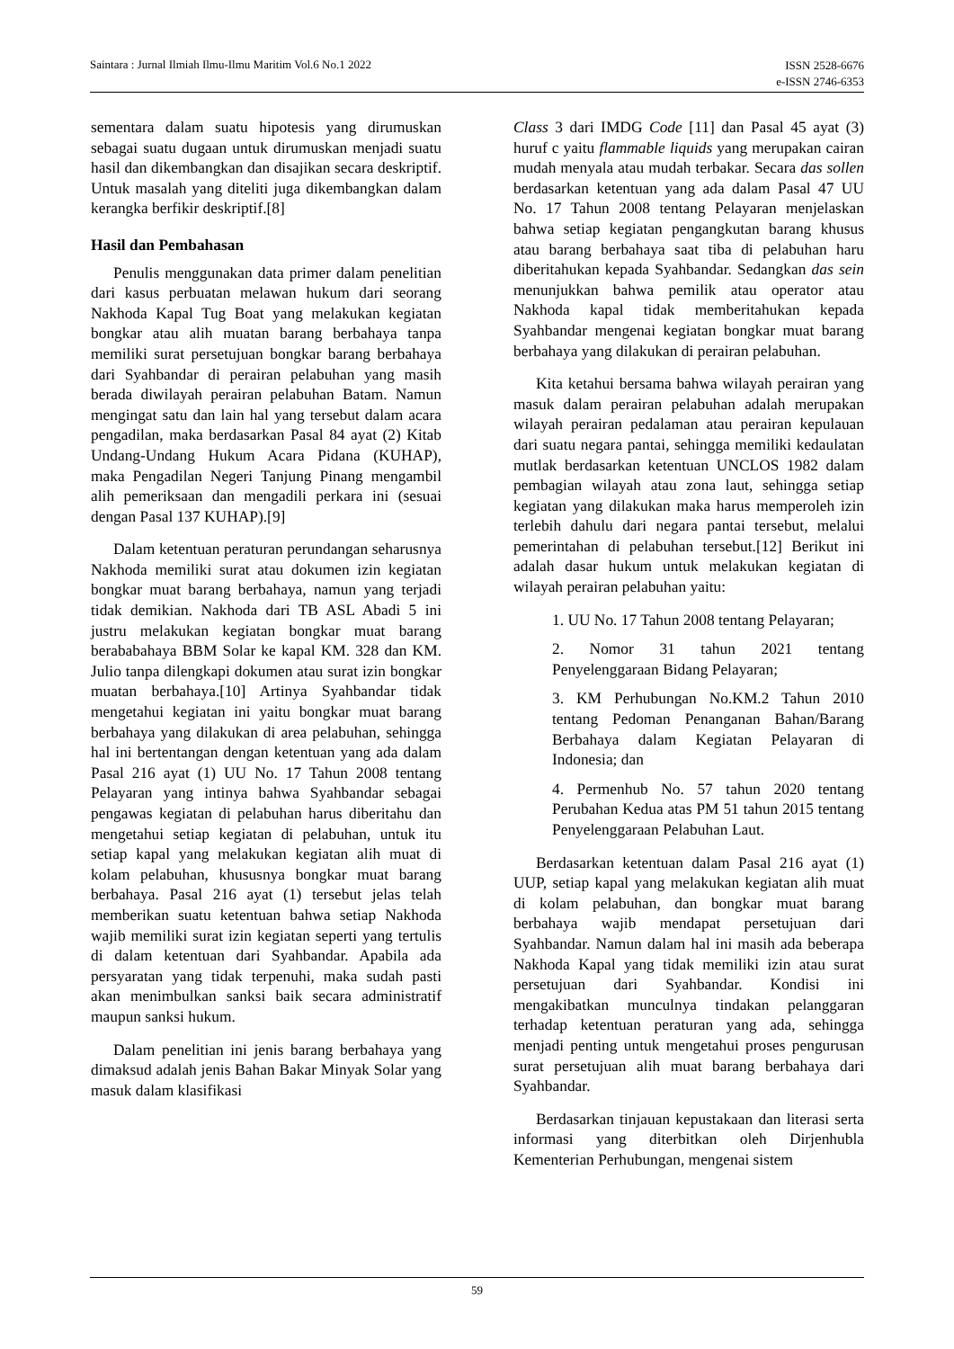Saintara : Jurnal Ilmiah Ilmu-Ilmu Maritim Vol.6 No.1 2022 ISSN 2528-6676
e-ISSN 2746-6353
sementara dalam suatu hipotesis yang dirumuskan sebagai suatu dugaan untuk dirumuskan menjadi suatu hasil dan dikembangkan dan disajikan secara deskriptif. Untuk masalah yang diteliti juga dikembangkan dalam kerangka berfikir deskriptif.[8]
Hasil dan Pembahasan
Penulis menggunakan data primer dalam penelitian dari kasus perbuatan melawan hukum dari seorang Nakhoda Kapal Tug Boat yang melakukan kegiatan bongkar atau alih muatan barang berbahaya tanpa memiliki surat persetujuan bongkar barang berbahaya dari Syahbandar di perairan pelabuhan yang masih berada diwilayah perairan pelabuhan Batam. Namun mengingat satu dan lain hal yang tersebut dalam acara pengadilan, maka berdasarkan Pasal 84 ayat (2) Kitab Undang-Undang Hukum Acara Pidana (KUHAP), maka Pengadilan Negeri Tanjung Pinang mengambil alih pemeriksaan dan mengadili perkara ini (sesuai dengan Pasal 137 KUHAP).[9]
Dalam ketentuan peraturan perundangan seharusnya Nakhoda memiliki surat atau dokumen izin kegiatan bongkar muat barang berbahaya, namun yang terjadi tidak demikian. Nakhoda dari TB ASL Abadi 5 ini justru melakukan kegiatan bongkar muat barang berababahaya BBM Solar ke kapal KM. 328 dan KM. Julio tanpa dilengkapi dokumen atau surat izin bongkar muatan berbahaya.[10] Artinya Syahbandar tidak mengetahui kegiatan ini yaitu bongkar muat barang berbahaya yang dilakukan di area pelabuhan, sehingga hal ini bertentangan dengan ketentuan yang ada dalam Pasal 216 ayat (1) UU No. 17 Tahun 2008 tentang Pelayaran yang intinya bahwa Syahbandar sebagai pengawas kegiatan di pelabuhan harus diberitahu dan mengetahui setiap kegiatan di pelabuhan, untuk itu setiap kapal yang melakukan kegiatan alih muat di kolam pelabuhan, khususnya bongkar muat barang berbahaya. Pasal 216 ayat (1) tersebut jelas telah memberikan suatu ketentuan bahwa setiap Nakhoda wajib memiliki surat izin kegiatan seperti yang tertulis di dalam ketentuan dari Syahbandar. Apabila ada persyaratan yang tidak terpenuhi, maka sudah pasti akan menimbulkan sanksi baik secara administratif maupun sanksi hukum.
Dalam penelitian ini jenis barang berbahaya yang dimaksud adalah jenis Bahan Bakar Minyak Solar yang masuk dalam klasifikasi
Class 3 dari IMDG Code [11] dan Pasal 45 ayat (3) huruf c yaitu flammable liquids yang merupakan cairan mudah menyala atau mudah terbakar. Secara das sollen berdasarkan ketentuan yang ada dalam Pasal 47 UU No. 17 Tahun 2008 tentang Pelayaran menjelaskan bahwa setiap kegiatan pengangkutan barang khusus atau barang berbahaya saat tiba di pelabuhan haru diberitahukan kepada Syahbandar. Sedangkan das sein menunjukkan bahwa pemilik atau operator atau Nakhoda kapal tidak memberitahukan kepada Syahbandar mengenai kegiatan bongkar muat barang berbahaya yang dilakukan di perairan pelabuhan.
Kita ketahui bersama bahwa wilayah perairan yang masuk dalam perairan pelabuhan adalah merupakan wilayah perairan pedalaman atau perairan kepulauan dari suatu negara pantai, sehingga memiliki kedaulatan mutlak berdasarkan ketentuan UNCLOS 1982 dalam pembagian wilayah atau zona laut, sehingga setiap kegiatan yang dilakukan maka harus memperoleh izin terlebih dahulu dari negara pantai tersebut, melalui pemerintahan di pelabuhan tersebut.[12] Berikut ini adalah dasar hukum untuk melakukan kegiatan di wilayah perairan pelabuhan yaitu:
1. UU No. 17 Tahun 2008 tentang Pelayaran;
2. Nomor 31 tahun 2021 tentang Penyelenggaraan Bidang Pelayaran;
3. KM Perhubungan No.KM.2 Tahun 2010 tentang Pedoman Penanganan Bahan/Barang Berbahaya dalam Kegiatan Pelayaran di Indonesia; dan
4. Permenhub No. 57 tahun 2020 tentang Perubahan Kedua atas PM 51 tahun 2015 tentang Penyelenggaraan Pelabuhan Laut.
Berdasarkan ketentuan dalam Pasal 216 ayat (1) UUP, setiap kapal yang melakukan kegiatan alih muat di kolam pelabuhan, dan bongkar muat barang berbahaya wajib mendapat persetujuan dari Syahbandar. Namun dalam hal ini masih ada beberapa Nakhoda Kapal yang tidak memiliki izin atau surat persetujuan dari Syahbandar. Kondisi ini mengakibatkan munculnya tindakan pelanggaran terhadap ketentuan peraturan yang ada, sehingga menjadi penting untuk mengetahui proses pengurusan surat persetujuan alih muat barang berbahaya dari Syahbandar.
Berdasarkan tinjauan kepustakaan dan literasi serta informasi yang diterbitkan oleh Dirjenhubla Kementerian Perhubungan, mengenai sistem
59